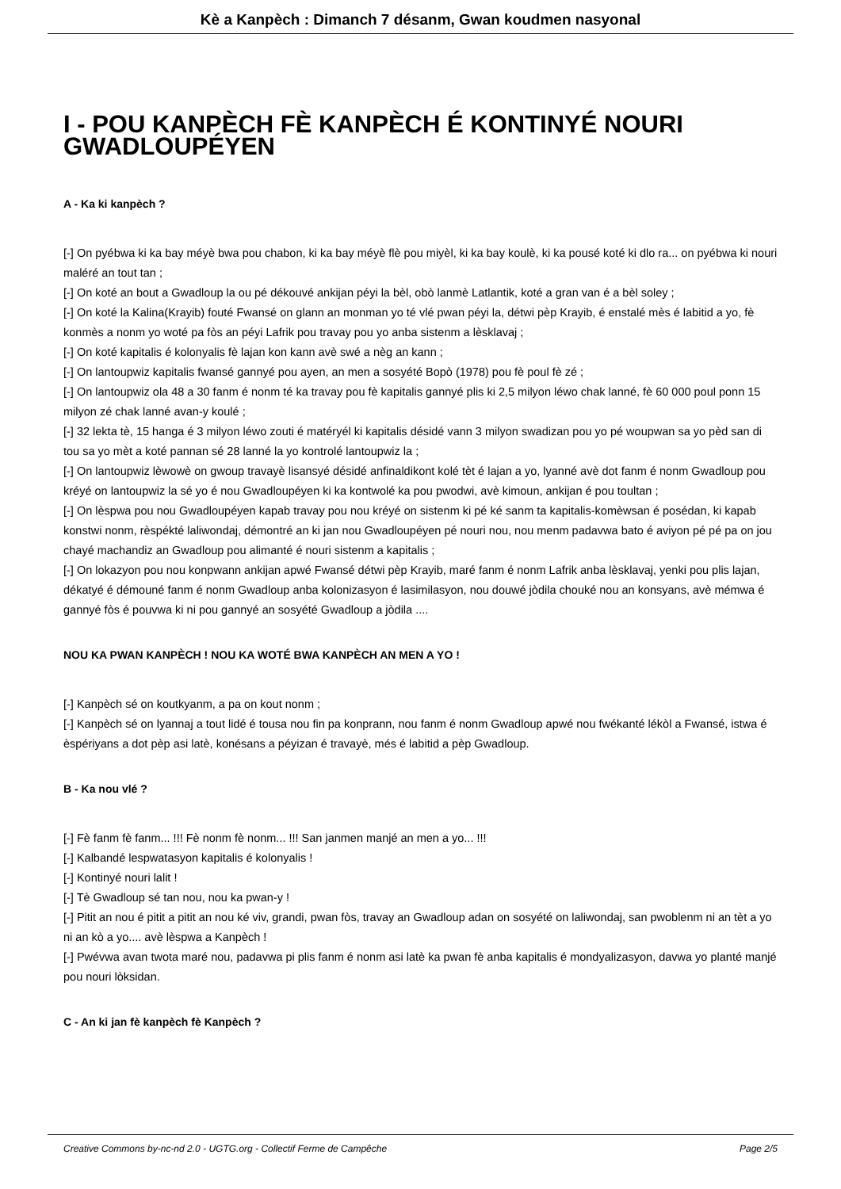Kè a Kanpèch : Dimanch 7 désanm, Gwan koudmen nasyonal
I - POU KANPÈCH FÈ KANPÈCH É KONTINYÉ NOURI GWADLOUPÉYEN
A - Ka ki kanpèch ?
[-] On pyébwa ki ka bay méyè bwa pou chabon, ki ka bay méyè flè pou miyèl, ki ka bay koulè, ki ka pousé koté ki dlo ra... on pyébwa ki nouri maléré an tout tan ;
[-] On koté an bout a Gwadloup la ou pé dékouvé ankijan péyi la bèl, obò lanmè Latlantik, koté a gran van é a bèl soley ;
[-] On koté la Kalina(Krayib) fouté Fwansé on glann an monman yo té vlé pwan péyi la, détwi pèp Krayib, é enstalé mès é labitid a yo, fè konmès a nonm yo woté pa fòs an péyi Lafrik pou travay pou yo anba sistenm a lèsklavaj ;
[-] On koté kapitalis é kolonyalis fè lajan kon kann avè swé a nèg an kann ;
[-] On lantoupwiz kapitalis fwansé gannyé pou ayen, an men a sosyété Bopò (1978) pou fè poul fè zé ;
[-] On lantoupwiz ola 48 a 30 fanm é nonm té ka travay pou fè kapitalis gannyé plis ki 2,5 milyon léwo chak lanné, fè 60 000 poul ponn 15 milyon zé chak lanné avan-y koulé ;
[-] 32 lekta tè, 15 hanga é 3 milyon léwo zouti é matéryél ki kapitalis désidé vann 3 milyon swadizan pou yo pé woupwan sa yo pèd san di tou sa yo mèt a koté pannan sé 28 lanné la yo kontrolé lantoupwiz la ;
[-] On lantoupwiz lèwowè on gwoup travayè lisansyé désidé anfinaldikont kolé tèt é lajan a yo, lyanné avè dot fanm é nonm Gwadloup pou kréyé on lantoupwiz la sé yo é nou Gwadloupéyen ki ka kontwolé ka pou pwodwi, avè kimoun, ankijan é pou toultan ;
[-] On lèspwa pou nou Gwadloupéyen kapab travay pou nou kréyé on sistenm ki pé ké sanm ta kapitalis-komèwsan é posédan, ki kapab konstwi nonm, rèspékté laliwondaj, démontré an ki jan nou Gwadloupéyen pé nouri nou, nou menm padavwa bato é aviyon pé pé pa on jou chayé machandiz an Gwadloup pou alimanté é nouri sistenm a kapitalis ;
[-] On lokazyon pou nou konpwann ankijan apwé Fwansé détwi pèp Krayib, maré fanm é nonm Lafrik anba lèsklavaj, yenki pou plis lajan, dékatyé é démouné fanm é nonm Gwadloup anba kolonizasyon é lasimilasyon, nou douwé jòdila chouké nou an konsyans, avè mémwa é gannyé fòs é pouvwa ki ni pou gannyé an sosyété Gwadloup a jòdila ....
NOU KA PWAN KANPÈCH ! NOU KA WOTÉ BWA KANPÈCH AN MEN A YO !
[-] Kanpèch sé on koutkyanm, a pa on kout nonm ;
[-] Kanpèch sé on lyannaj a tout lidé é tousa nou fin pa konprann, nou fanm é nonm Gwadloup apwé nou fwékanté lékòl a Fwansé, istwa é èspériyans a dot pèp asi latè, konésans a péyizan é travayè, més é labitid a pèp Gwadloup.
B - Ka nou vlé ?
[-] Fè fanm fè fanm... !!! Fè nonm fè nonm... !!! San janmen manjé an men a yo... !!!
[-] Kalbandé lespwatasyon kapitalis é kolonyalis !
[-] Kontinyé nouri lalit !
[-] Tè Gwadloup sé tan nou, nou ka pwan-y !
[-] Pitit an nou é pitit a pitit an nou ké viv, grandi, pwan fòs, travay an Gwadloup adan on sosyété on laliwondaj, san pwoblenm ni an tèt a yo ni an kò a yo.... avè lèspwa a Kanpèch !
[-] Pwévwa avan twota maré nou, padavwa pi plis fanm é nonm asi latè ka pwan fè anba kapitalis é mondyalizasyon, davwa yo planté manjé pou nouri lòksidan.
C - An ki jan fè kanpèch fè Kanpèch ?
Creative Commons by-nc-nd 2.0 - UGTG.org - Collectif Ferme de Campêche Page 2/5